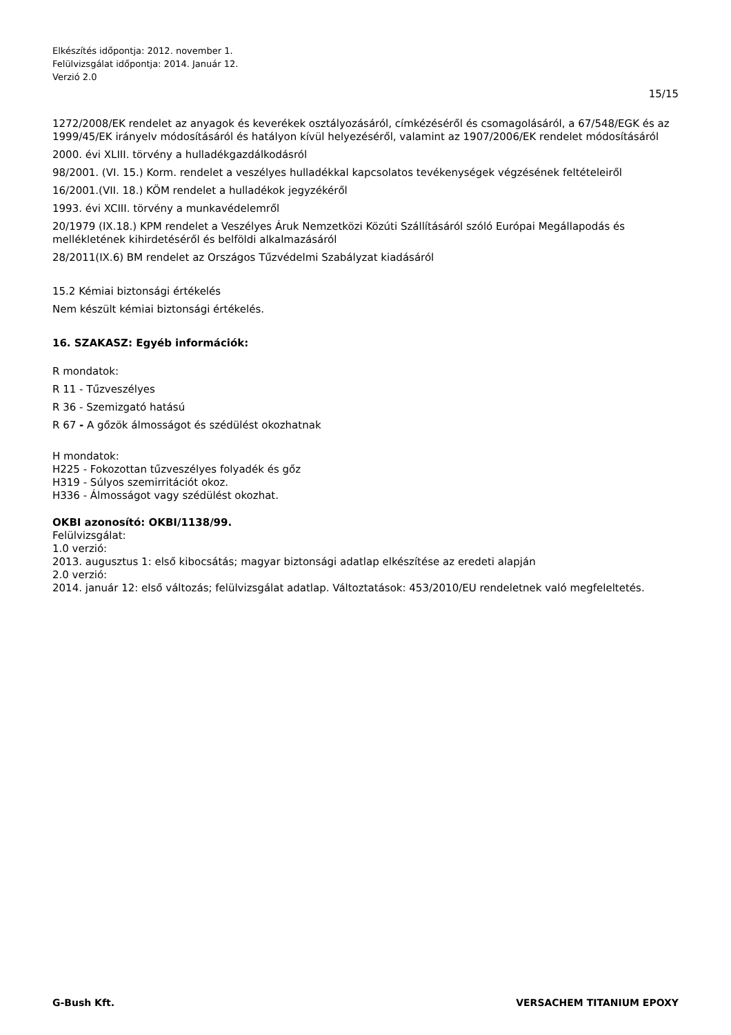Elkészítés időpontja: 2012. november 1.
Felülvizsgálat időpontja: 2014. Január 12.
Verzió 2.0
15/15
1272/2008/EK rendelet az anyagok és keverékek osztályozásáról, címkézéséről és csomagolásáról, a 67/548/EGK és az 1999/45/EK irányelv módosításáról és hatályon kívül helyezéséről, valamint az 1907/2006/EK rendelet módosításáról
2000. évi XLIII. törvény a hulladékgazdálkodásról
98/2001. (VI. 15.) Korm. rendelet a veszélyes hulladékkal kapcsolatos tevékenységek végzésének feltételeiről
16/2001.(VII. 18.) KÖM rendelet a hulladékok jegyzékéről
1993. évi XCIII. törvény a munkavédelemről
20/1979 (IX.18.) KPM rendelet a Veszélyes Áruk Nemzetközi Közúti Szállításáról szóló Európai Megállapodás és mellékletének kihirdetéséről és belföldi alkalmazásáról
28/2011(IX.6) BM rendelet az Országos Tűzvédelmi Szabályzat kiadásáról
15.2 Kémiai biztonsági értékelés
Nem készült kémiai biztonsági értékelés.
16. SZAKASZ: Egyéb információk:
R mondatok:
R 11 - Tűzveszélyes
R 36 - Szemizgató hatású
R 67 - A gőzök álmosságot és szédülést okozhatnak
H mondatok:
H225 - Fokozottan tűzveszélyes folyadék és gőz
H319 - Súlyos szemirritációt okoz.
H336 - Álmosságot vagy szédülést okozhat.
OKBI azonosító: OKBI/1138/99.
Felülvizsgálat:
1.0 verzió:
2013. augusztus 1: első kibocsátás; magyar biztonsági adatlap elkészítése az eredeti alapján
2.0 verzió:
2014. január 12: első változás; felülvizsgálat adatlap. Változtatások: 453/2010/EU rendeletnek való megfeleltetés.
G-Bush Kft. VERSACHEM TITANIUM EPOXY